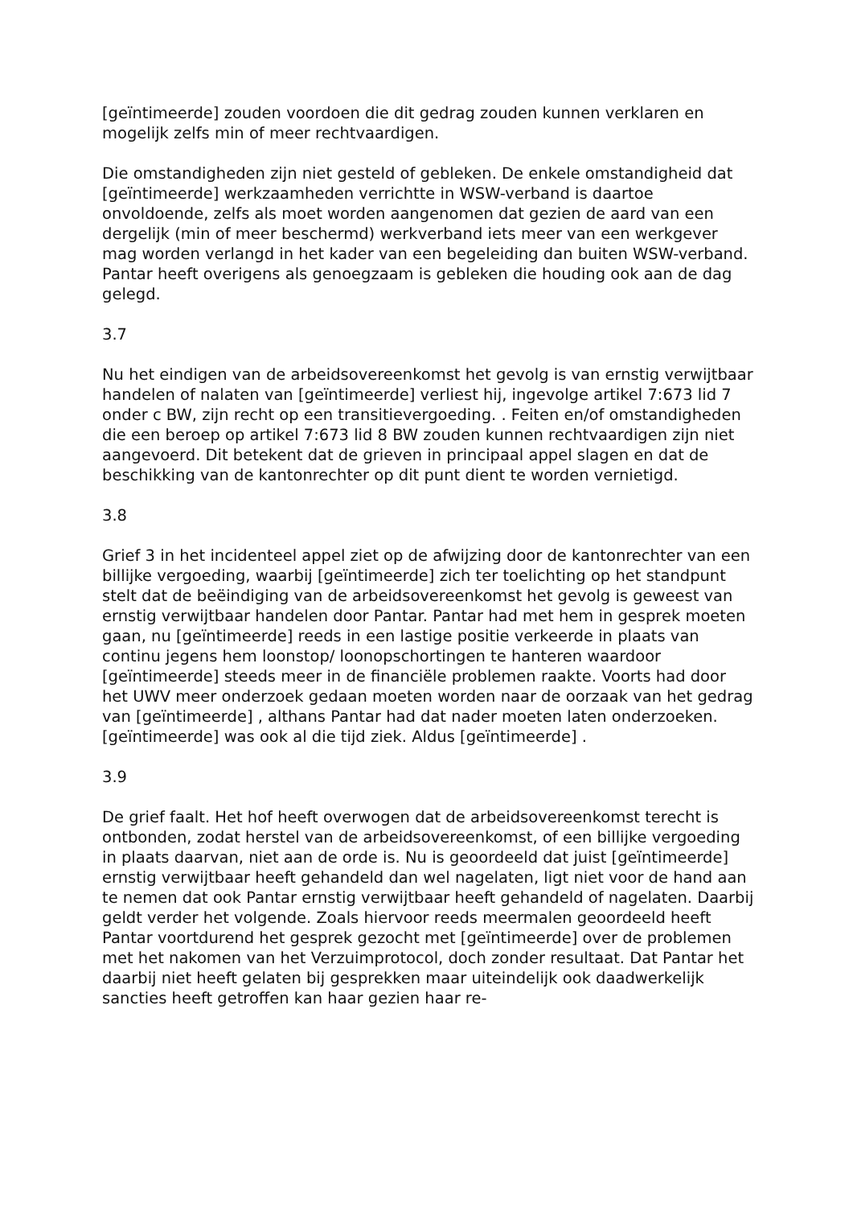[geïntimeerde] zouden voordoen die dit gedrag zouden kunnen verklaren en mogelijk zelfs min of meer rechtvaardigen.
Die omstandigheden zijn niet gesteld of gebleken. De enkele omstandigheid dat [geïntimeerde] werkzaamheden verrichtte in WSW-verband is daartoe onvoldoende, zelfs als moet worden aangenomen dat gezien de aard van een dergelijk (min of meer beschermd) werkverband iets meer van een werkgever mag worden verlangd in het kader van een begeleiding dan buiten WSW-verband. Pantar heeft overigens als genoegzaam is gebleken die houding ook aan de dag gelegd.
3.7
Nu het eindigen van de arbeidsovereenkomst het gevolg is van ernstig verwijtbaar handelen of nalaten van [geïntimeerde] verliest hij, ingevolge artikel 7:673 lid 7 onder c BW, zijn recht op een transitievergoeding. . Feiten en/of omstandigheden die een beroep op artikel 7:673 lid 8 BW zouden kunnen rechtvaardigen zijn niet aangevoerd. Dit betekent dat de grieven in principaal appel slagen en dat de beschikking van de kantonrechter op dit punt dient te worden vernietigd.
3.8
Grief 3 in het incidenteel appel ziet op de afwijzing door de kantonrechter van een billijke vergoeding, waarbij [geïntimeerde] zich ter toelichting op het standpunt stelt dat de beëindiging van de arbeidsovereenkomst het gevolg is geweest van ernstig verwijtbaar handelen door Pantar. Pantar had met hem in gesprek moeten gaan, nu [geïntimeerde] reeds in een lastige positie verkeerde in plaats van continu jegens hem loonstop/ loonopschortingen te hanteren waardoor [geïntimeerde] steeds meer in de financiële problemen raakte. Voorts had door het UWV meer onderzoek gedaan moeten worden naar de oorzaak van het gedrag van [geïntimeerde] , althans Pantar had dat nader moeten laten onderzoeken. [geïntimeerde] was ook al die tijd ziek. Aldus [geïntimeerde] .
3.9
De grief faalt. Het hof heeft overwogen dat de arbeidsovereenkomst terecht is ontbonden, zodat herstel van de arbeidsovereenkomst, of een billijke vergoeding in plaats daarvan, niet aan de orde is. Nu is geoordeeld dat juist [geïntimeerde] ernstig verwijtbaar heeft gehandeld dan wel nagelaten, ligt niet voor de hand aan te nemen dat ook Pantar ernstig verwijtbaar heeft gehandeld of nagelaten. Daarbij geldt verder het volgende. Zoals hiervoor reeds meermalen geoordeeld heeft Pantar voortdurend het gesprek gezocht met [geïntimeerde] over de problemen met het nakomen van het Verzuimprotocol, doch zonder resultaat. Dat Pantar het daarbij niet heeft gelaten bij gesprekken maar uiteindelijk ook daadwerkelijk sancties heeft getroffen kan haar gezien haar re-